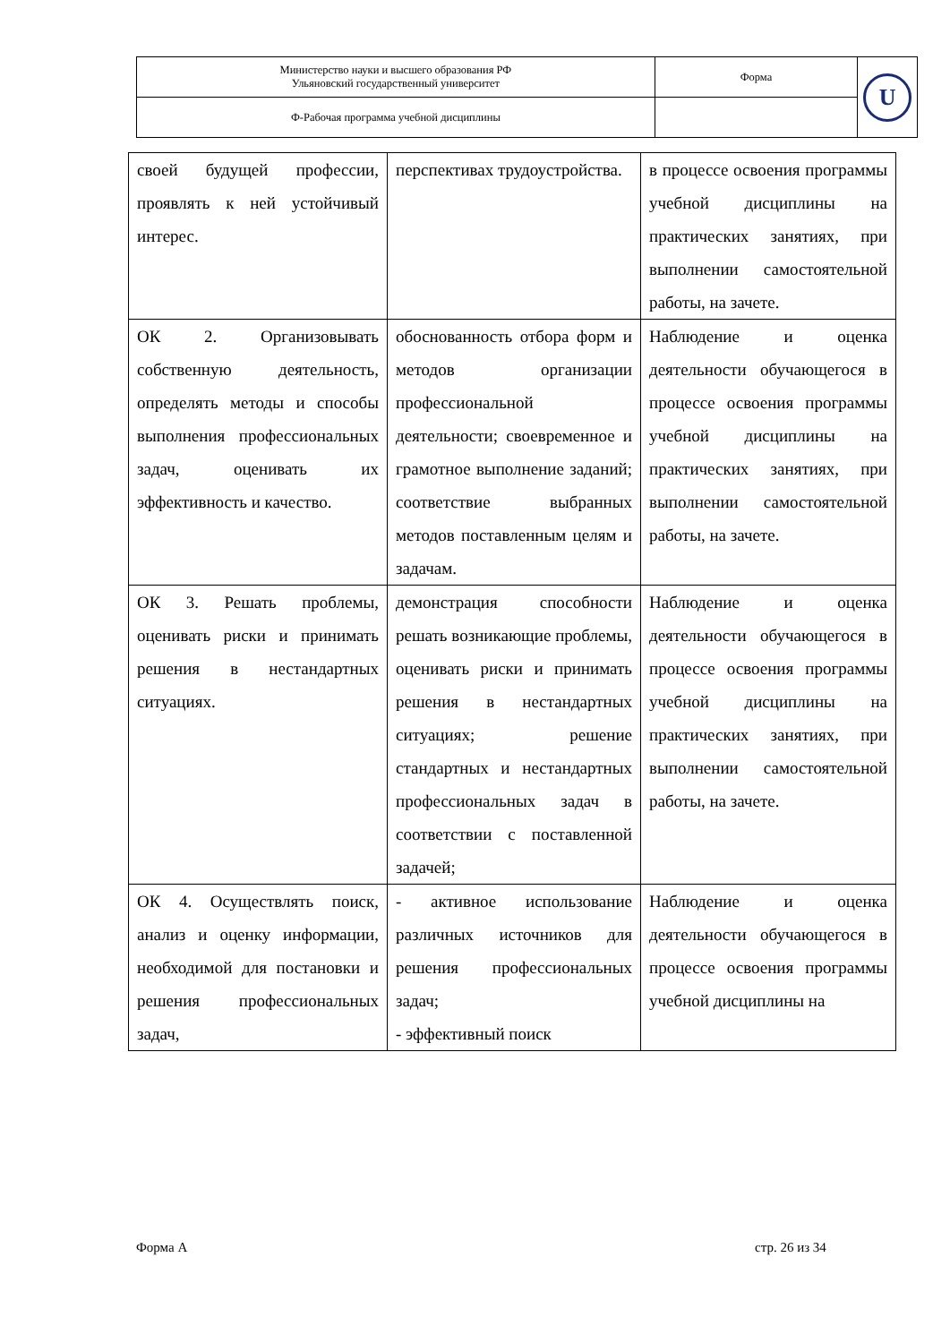| Министерство науки и высшего образования РФ Ульяновский государственный университет | Форма | U |
| Ф-Рабочая программа учебной дисциплины | | |
| своей будущей профессии, проявлять к ней устойчивый интерес. | перспективах трудоустройства. | в процессе освоения программы учебной дисциплины на практических занятиях, при выполнении самостоятельной работы, на зачете. |
| ОК 2. Организовывать собственную деятельность, определять методы и способы выполнения профессиональных задач, оценивать их эффективность и качество. | обоснованность отбора форм и методов организации профессиональной деятельности; своевременное и грамотное выполнение заданий; соответствие выбранных методов поставленным целям и задачам. | Наблюдение и оценка деятельности обучающегося в процессе освоения программы учебной дисциплины на практических занятиях, при выполнении самостоятельной работы, на зачете. |
| ОК 3. Решать проблемы, оценивать риски и принимать решения в нестандартных ситуациях. | демонстрация способности решать возникающие проблемы, оценивать риски и принимать решения в нестандартных ситуациях; решение стандартных и нестандартных профессиональных задач в соответствии с поставленной задачей; | Наблюдение и оценка деятельности обучающегося в процессе освоения программы учебной дисциплины на практических занятиях, при выполнении самостоятельной работы, на зачете. |
| ОК 4. Осуществлять поиск, анализ и оценку информации, необходимой для постановки и решения профессиональных задач, | - активное использование различных источников для решения профессиональных задач; - эффективный поиск | Наблюдение и оценка деятельности обучающегося в процессе освоения программы учебной дисциплины на |
Форма А стр. 26 из 34